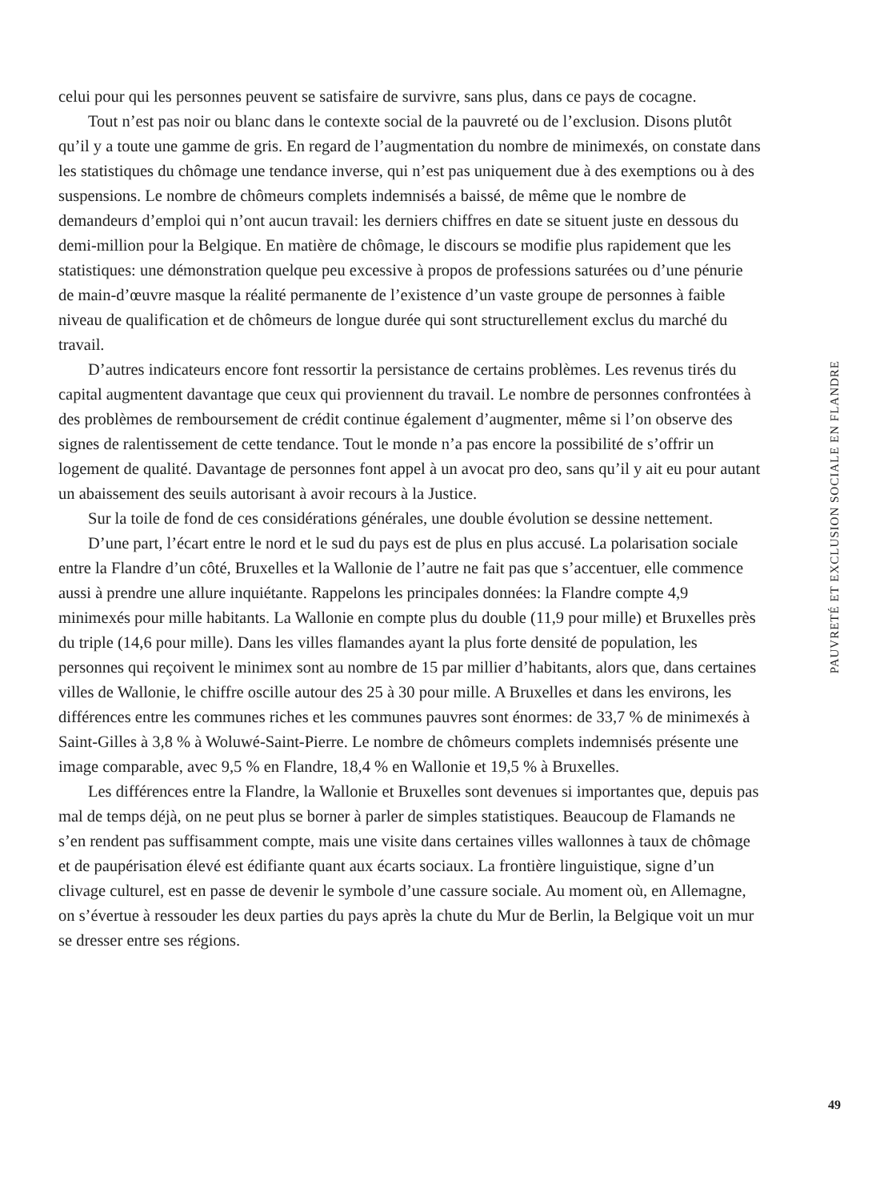celui pour qui les personnes peuvent se satisfaire de survivre, sans plus, dans ce pays de cocagne.
Tout n’est pas noir ou blanc dans le contexte social de la pauvreté ou de l’exclusion. Disons plutôt qu’il y a toute une gamme de gris. En regard de l’augmentation du nombre de minimexés, on constate dans les statistiques du chômage une tendance inverse, qui n’est pas uniquement due à des exemptions ou à des suspensions. Le nombre de chômeurs complets indemnisés a baissé, de même que le nombre de demandeurs d’emploi qui n’ont aucun travail: les derniers chiffres en date se situent juste en dessous du demi-million pour la Belgique. En matière de chômage, le discours se modifie plus rapidement que les statistiques: une démonstration quelque peu excessive à propos de professions saturées ou d’une pénurie de main-d’œuvre masque la réalité permanente de l’existence d’un vaste groupe de personnes à faible niveau de qualification et de chômeurs de longue durée qui sont structurellement exclus du marché du travail.
D’autres indicateurs encore font ressortir la persistance de certains problèmes. Les revenus tirés du capital augmentent davantage que ceux qui proviennent du travail. Le nombre de personnes confrontées à des problèmes de remboursement de crédit continue également d’augmenter, même si l’on observe des signes de ralentissement de cette tendance. Tout le monde n’a pas encore la possibilité de s’offrir un logement de qualité. Davantage de personnes font appel à un avocat pro deo, sans qu’il y ait eu pour autant un abaissement des seuils autorisant à avoir recours à la Justice.
Sur la toile de fond de ces considérations générales, une double évolution se dessine nettement.
D’une part, l’écart entre le nord et le sud du pays est de plus en plus accusé. La polarisation sociale entre la Flandre d’un côté, Bruxelles et la Wallonie de l’autre ne fait pas que s’accentuer, elle commence aussi à prendre une allure inquiétante. Rappelons les principales données: la Flandre compte 4,9 minimexés pour mille habitants. La Wallonie en compte plus du double (11,9 pour mille) et Bruxelles près du triple (14,6 pour mille). Dans les villes flamandes ayant la plus forte densité de population, les personnes qui reçoivent le minimex sont au nombre de 15 par millier d’habitants, alors que, dans certaines villes de Wallonie, le chiffre oscille autour des 25 à 30 pour mille. A Bruxelles et dans les environs, les différences entre les communes riches et les communes pauvres sont énormes: de 33,7 % de minimexés à Saint-Gilles à 3,8 % à Woluwé-Saint-Pierre. Le nombre de chômeurs complets indemnisés présente une image comparable, avec 9,5 % en Flandre, 18,4 % en Wallonie et 19,5 % à Bruxelles.
Les différences entre la Flandre, la Wallonie et Bruxelles sont devenues si importantes que, depuis pas mal de temps déjà, on ne peut plus se borner à parler de simples statistiques. Beaucoup de Flamands ne s’en rendent pas suffisamment compte, mais une visite dans certaines villes wallonnes à taux de chômage et de paupérisation élevé est édifiante quant aux écarts sociaux. La frontière linguistique, signe d’un clivage culturel, est en passe de devenir le symbole d’une cassure sociale. Au moment où, en Allemagne, on s’évertue à ressouder les deux parties du pays après la chute du Mur de Berlin, la Belgique voit un mur se dresser entre ses régions.
PAUVRETÉ ET EXCLUSION SOCIALE EN FLANDRE
49